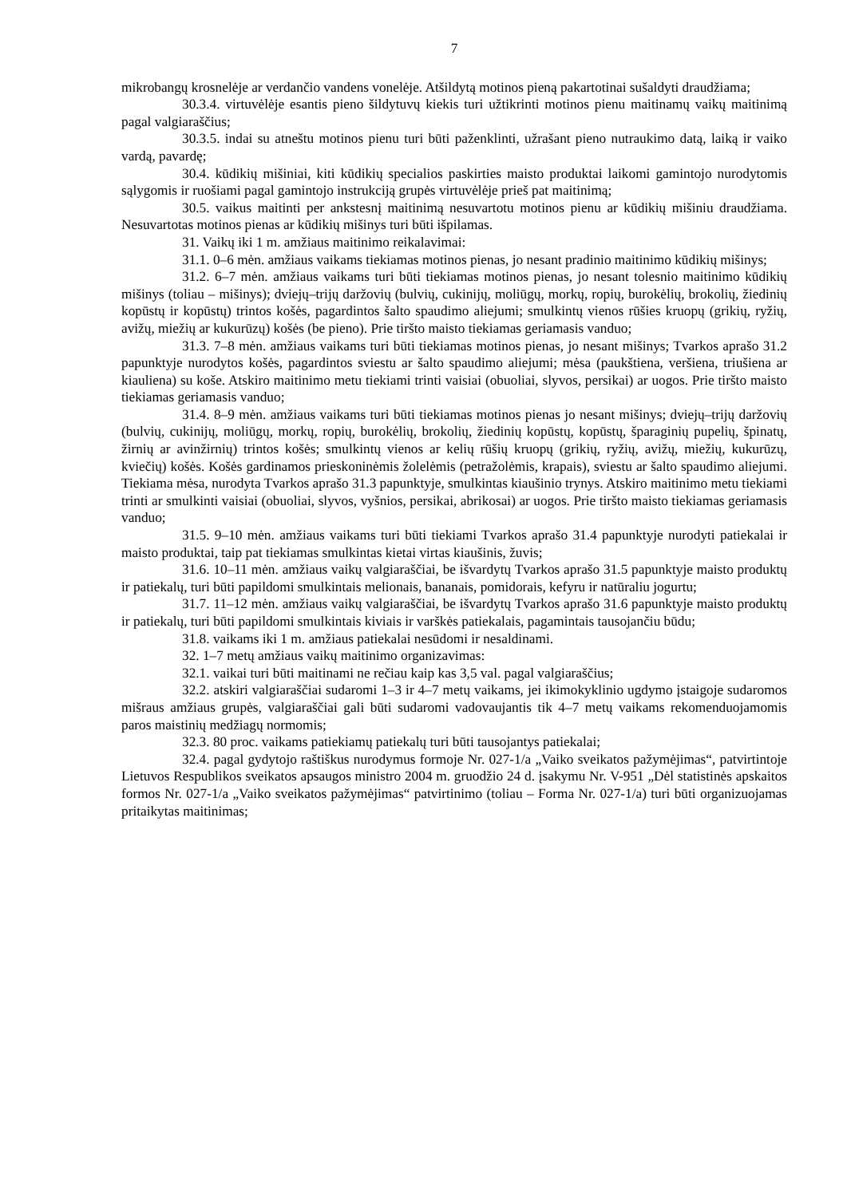7
mikrobangų krosnelėje ar verdančio vandens vonelėje. Atšildytą motinos pieną pakartotinai sušaldyti draudžiama;
30.3.4. virtuvėlėje esantis pieno šildytuvų kiekis turi užtikrinti motinos pienu maitinamų vaikų maitinimą pagal valgiaraščius;
30.3.5. indai su atneštu motinos pienu turi būti paženklinti, užrašant pieno nutraukimo datą, laiką ir vaiko vardą, pavardę;
30.4. kūdikių mišiniai, kiti kūdikių specialios paskirties maisto produktai laikomi gamintojo nurodytomis sąlygomis ir ruošiami pagal gamintojo instrukciją grupės virtuvėlėje prieš pat maitinimą;
30.5. vaikus maitinti per ankstesnį maitinimą nesuvartotu motinos pienu ar kūdikių mišiniu draudžiama. Nesuvartotas motinos pienas ar kūdikių mišinys turi būti išpilamas.
31. Vaikų iki 1 m. amžiaus maitinimo reikalavimai:
31.1. 0–6 mėn. amžiaus vaikams tiekiamas motinos pienas, jo nesant pradinio maitinimo kūdikių mišinys;
31.2. 6–7 mėn. amžiaus vaikams turi būti tiekiamas motinos pienas, jo nesant tolesnio maitinimo kūdikių mišinys (toliau – mišinys); dviejų–trijų daržovių (bulvių, cukinijų, moliūgų, morkų, ropių, burokėlių, brokolių, žiedinių kopūstų ir kopūstų) trintos košės, pagardintos šalto spaudimo aliejumi; smulkintų vienos rūšies kruopų (grikių, ryžių, avižų, miežių ar kukurūzų) košės (be pieno). Prie tiršto maisto tiekiamas geriamasis vanduo;
31.3. 7–8 mėn. amžiaus vaikams turi būti tiekiamas motinos pienas, jo nesant mišinys; Tvarkos aprašo 31.2 papunktyje nurodytos košės, pagardintos sviestu ar šalto spaudimo aliejumi; mėsa (paukštiena, veršiena, triušiena ar kiauliena) su koše. Atskiro maitinimo metu tiekiami trinti vaisiai (obuoliai, slyvos, persikai) ar uogos. Prie tiršto maisto tiekiamas geriamasis vanduo;
31.4. 8–9 mėn. amžiaus vaikams turi būti tiekiamas motinos pienas jo nesant mišinys; dviejų–trijų daržovių (bulvių, cukinijų, moliūgų, morkų, ropių, burokėlių, brokolių, žiedinių kopūstų, kopūstų, šparaginių pupelių, špinatų, žirnių ar avinžirnių) trintos košės; smulkintų vienos ar kelių rūšių kruopų (grikių, ryžių, avižų, miežių, kukurūzų, kviečių) košės. Košės gardinamos prieskoninėmis žolelėmis (petražolėmis, krapais), sviestu ar šalto spaudimo aliejumi. Tiekiama mėsa, nurodyta Tvarkos aprašo 31.3 papunktyje, smulkintas kiaušinio trynys. Atskiro maitinimo metu tiekiami trinti ar smulkinti vaisiai (obuoliai, slyvos, vyšnios, persikai, abrikosai) ar uogos. Prie tiršto maisto tiekiamas geriamasis vanduo;
31.5. 9–10 mėn. amžiaus vaikams turi būti tiekiami Tvarkos aprašo 31.4 papunktyje nurodyti patiekalai ir maisto produktai, taip pat tiekiamas smulkintas kietai virtas kiaušinis, žuvis;
31.6. 10–11 mėn. amžiaus vaikų valgiaraščiai, be išvardytų Tvarkos aprašo 31.5 papunktyje maisto produktų ir patiekalų, turi būti papildomi smulkintais melionais, bananais, pomidorais, kefyru ir natūraliu jogurtu;
31.7. 11–12 mėn. amžiaus vaikų valgiaraščiai, be išvardytų Tvarkos aprašo 31.6 papunktyje maisto produktų ir patiekalų, turi būti papildomi smulkintais kiviais ir varškės patiekalais, pagamintais tausojančiu būdu;
31.8. vaikams iki 1 m. amžiaus patiekalai nesūdomi ir nesaldinami.
32. 1–7 metų amžiaus vaikų maitinimo organizavimas:
32.1. vaikai turi būti maitinami ne rečiau kaip kas 3,5 val. pagal valgiaraščius;
32.2. atskiri valgiaraščiai sudaromi 1–3 ir 4–7 metų vaikams, jei ikimokyklinio ugdymo įstaigoje sudaromos mišraus amžiaus grupės, valgiaraščiai gali būti sudaromi vadovaujantis tik 4–7 metų vaikams rekomenduojamomis paros maistinių medžiagų normomis;
32.3. 80 proc. vaikams patiekiamų patiekalų turi būti tausojantys patiekalai;
32.4. pagal gydytojo raštiškus nurodymus formoje Nr. 027-1/a „Vaiko sveikatos pažymėjimas“, patvirtintoje Lietuvos Respublikos sveikatos apsaugos ministro 2004 m. gruodžio 24 d. įsakymu Nr. V-951 „Dėl statistinės apskaitos formos Nr. 027-1/a „Vaiko sveikatos pažymėjimas“ patvirtinimo (toliau – Forma Nr. 027-1/a) turi būti organizuojamas pritaikytas maitinimas;